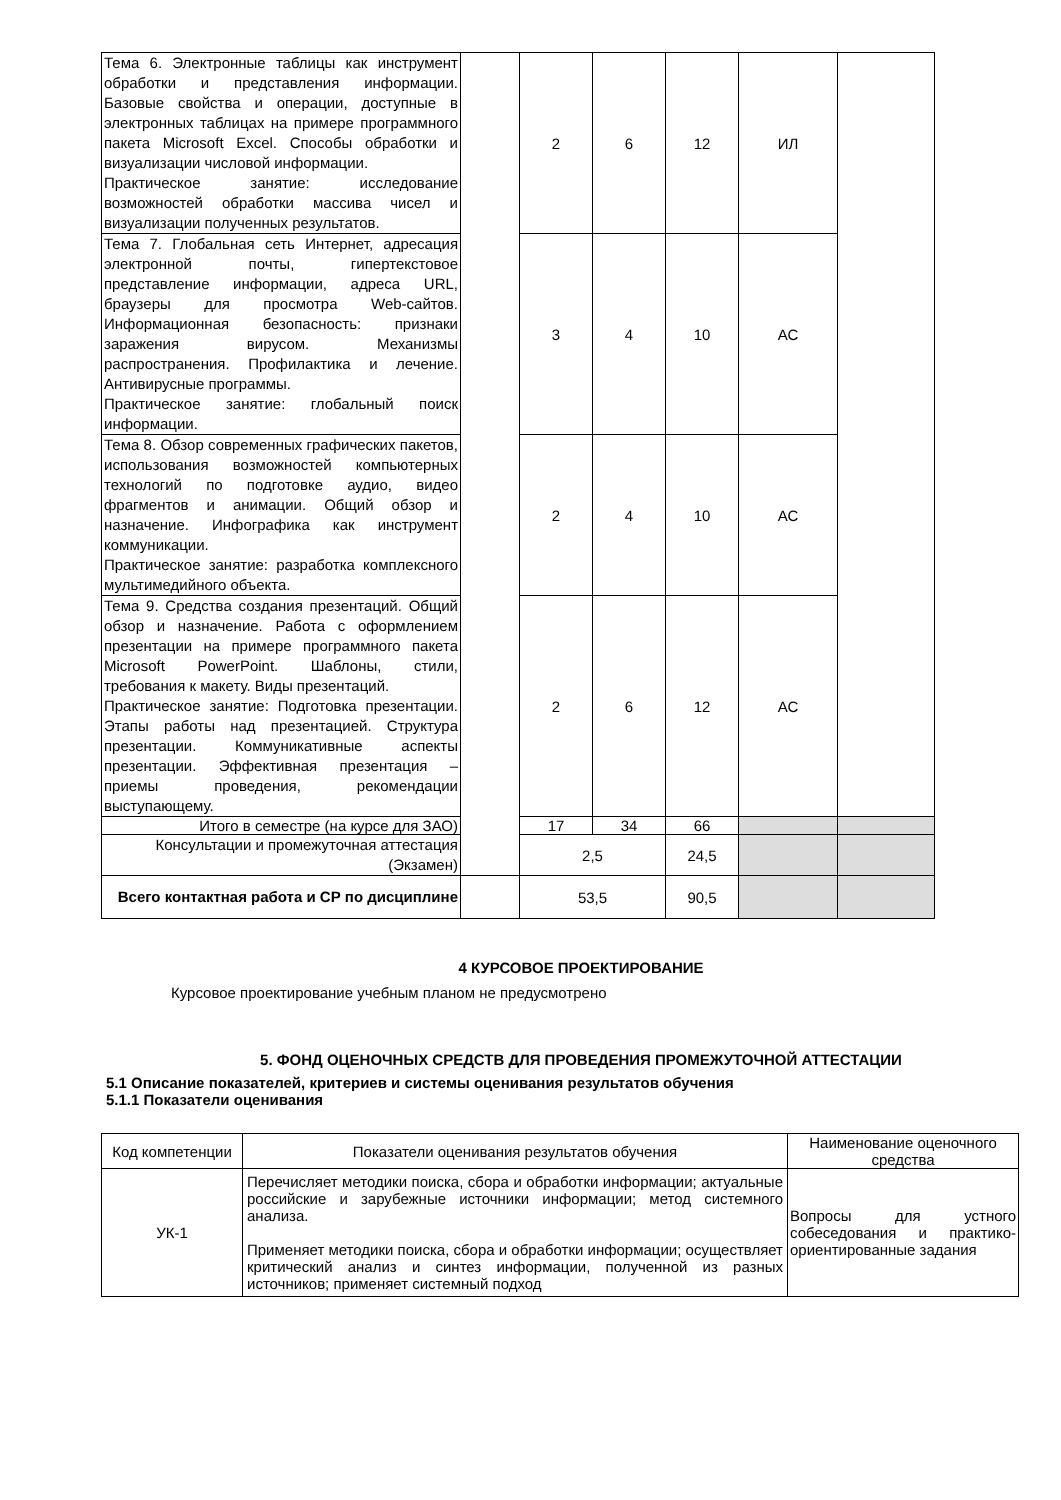| Тема 6. Электронные таблицы как инструмент обработки и представления информации. Базовые свойства и операции, доступные в электронных таблицах на примере программного пакета Microsoft Excel. Способы обработки и визуализации числовой информации. Практическое занятие: исследование возможностей обработки массива чисел и визуализации полученных результатов. | | 2 | 6 | 12 | ИЛ | |
| Тема 7. Глобальная сеть Интернет, адресация электронной почты, гипертекстовое представление информации, адреса URL, браузеры для просмотра Web-сайтов. Информационная безопасность: признаки заражения вирусом. Механизмы распространения. Профилактика и лечение. Антивирусные программы. Практическое занятие: глобальный поиск информации. | | 3 | 4 | 10 | АС | |
| Тема 8. Обзор современных графических пакетов, использования возможностей компьютерных технологий по подготовке аудио, видео фрагментов и анимации. Общий обзор и назначение. Инфографика как инструмент коммуникации. Практическое занятие: разработка комплексного мультимедийного объекта. | | 2 | 4 | 10 | АС | |
| Тема 9. Средства создания презентаций. Общий обзор и назначение. Работа с оформлением презентации на примере программного пакета Microsoft PowerPoint. Шаблоны, стили, требования к макету. Виды презентаций. Практическое занятие: Подготовка презентации. Этапы работы над презентацией. Структура презентации. Коммуникативные аспекты презентации. Эффективная презентация – приемы проведения, рекомендации выступающему. | | 2 | 6 | 12 | АС | |
| Итого в семестре (на курсе для ЗАО) | | 17 | 34 | 66 | | |
| Консультации и промежуточная аттестация (Экзамен) | | 2,5 | | 24,5 | | |
| Всего контактная работа и СР по дисциплине | | 53,5 | | 90,5 | | |
4 КУРСОВОЕ ПРОЕКТИРОВАНИЕ
Курсовое проектирование учебным планом не предусмотрено
5. ФОНД ОЦЕНОЧНЫХ СРЕДСТВ ДЛЯ ПРОВЕДЕНИЯ ПРОМЕЖУТОЧНОЙ АТТЕСТАЦИИ
5.1 Описание показателей, критериев и системы оценивания результатов обучения
5.1.1 Показатели оценивания
| Код компетенции | Показатели оценивания результатов обучения | Наименование оценочного средства |
| УК-1 | Перечисляет методики поиска, сбора и обработки информации; актуальные российские и зарубежные источники информации; метод системного анализа. Применяет методики поиска, сбора и обработки информации; осуществляет критический анализ и синтез информации, полученной из разных источников; применяет системный подход | Вопросы для устного собеседования и практико-ориентированные задания |